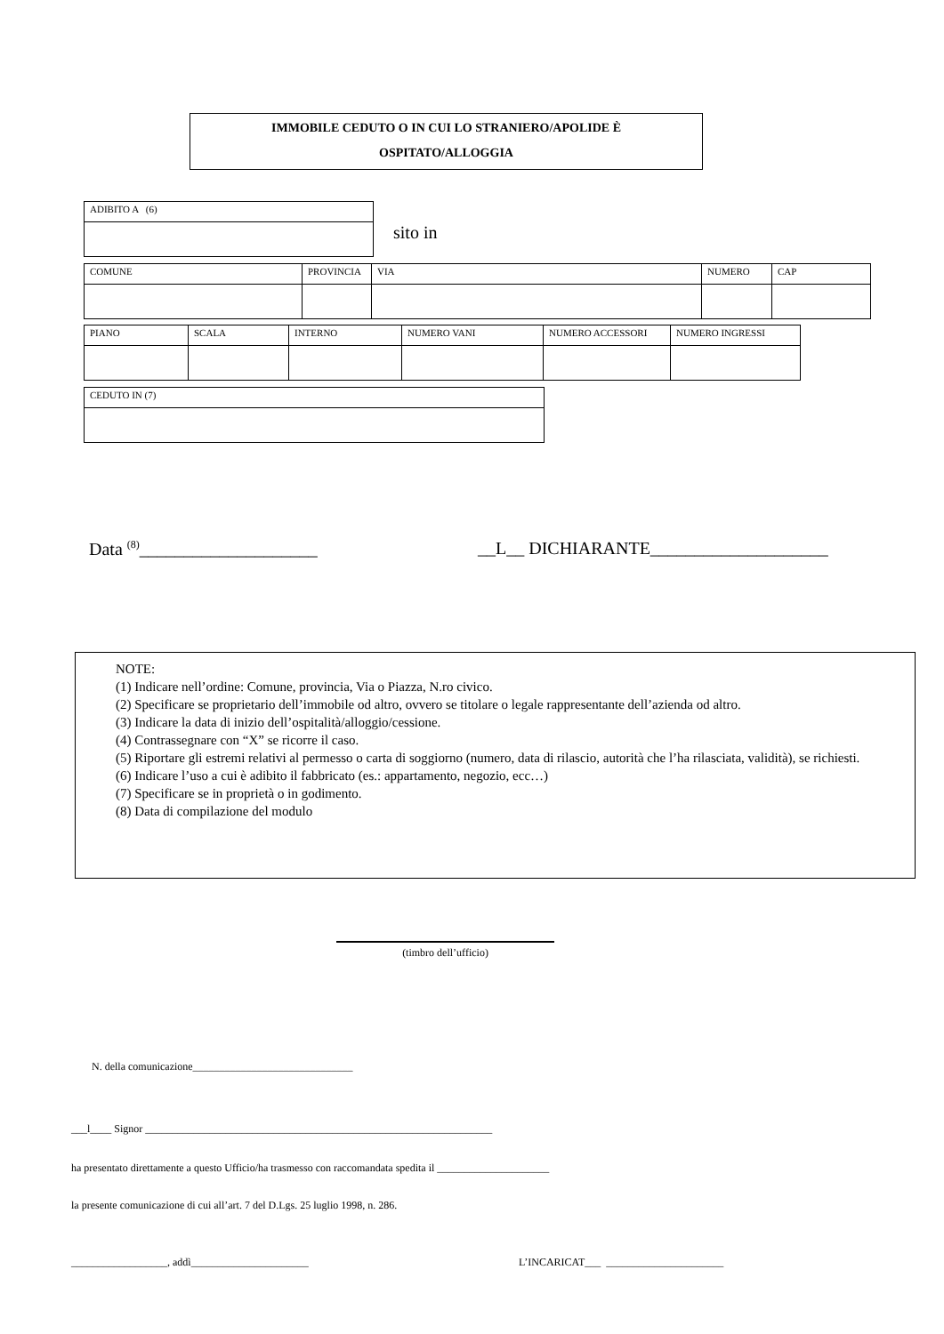IMMOBILE CEDUTO O IN CUI LO STRANIERO/APOLIDE È
OSPITATO/ALLOGGIA
| ADIBITO A (6) |
sito in
| COMUNE | PROVINCIA | VIA | NUMERO | CAP |
| PIANO | SCALA | INTERNO | NUMERO VANI | NUMERO ACCESSORI | NUMERO INGRESSI |
| CEDUTO IN (7) |
Data <sup>(8)</sup>____________________
__L__ DICHIARANTE____________________
NOTE:
(1) Indicare nell’ordine: Comune, provincia, Via o Piazza, N.ro civico.
(2) Specificare se proprietario dell’immobile od altro, ovvero se titolare o legale rappresentante dell’azienda od altro.
(3) Indicare la data di inizio dell’ospitalità/alloggio/cessione.
(4) Contrassegnare con “X” se ricorre il caso.
(5) Riportare gli estremi relativi al permesso o carta di soggiorno (numero, data di rilascio, autorità che l’ha rilasciata, validità), se richiesti.
(6) Indicare l’uso a cui è adibito il fabbricato (es.: appartamento, negozio, ecc…)
(7) Specificare se in proprietà o in godimento.
(8) Data di compilazione del modulo
(timbro dell’ufficio)
N. della comunicazione______________________________
___l____ Signor _________________________________________________________________
ha presentato direttamente a questo Ufficio/ha trasmesso con raccomandata spedita il _____________________
la presente comunicazione di cui all’art. 7 del D.Lgs. 25 luglio 1998, n. 286.
__________________, addì______________________
L’INCARICAT___ ______________________